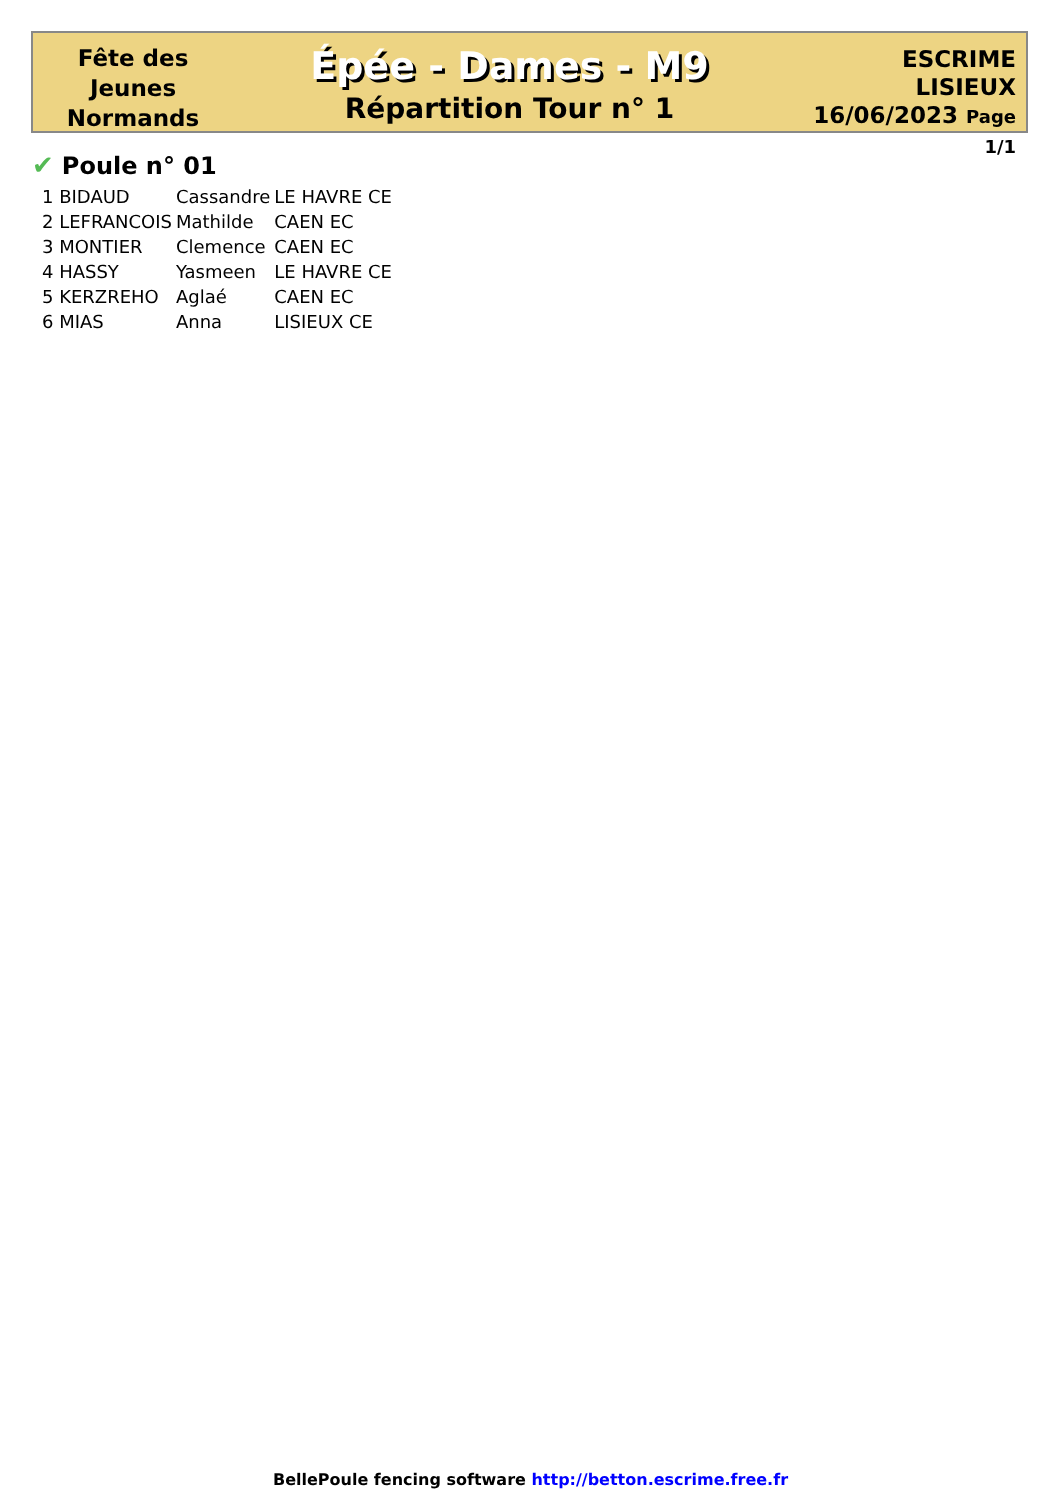Fête des
Jeunes
Normands
Épée - Dames - M9
Répartition Tour n° 1
ESCRIME
LISIEUX
16/06/2023 Page 1/1
✔ Poule n° 01
| 1 BIDAUD | Cassandre | LE HAVRE CE |
| 2 LEFRANCOIS | Mathilde | CAEN EC |
| 3 MONTIER | Clemence | CAEN EC |
| 4 HASSY | Yasmeen | LE HAVRE CE |
| 5 KERZREHO | Aglaé | CAEN EC |
| 6 MIAS | Anna | LISIEUX CE |
BellePoule fencing software http://betton.escrime.free.fr